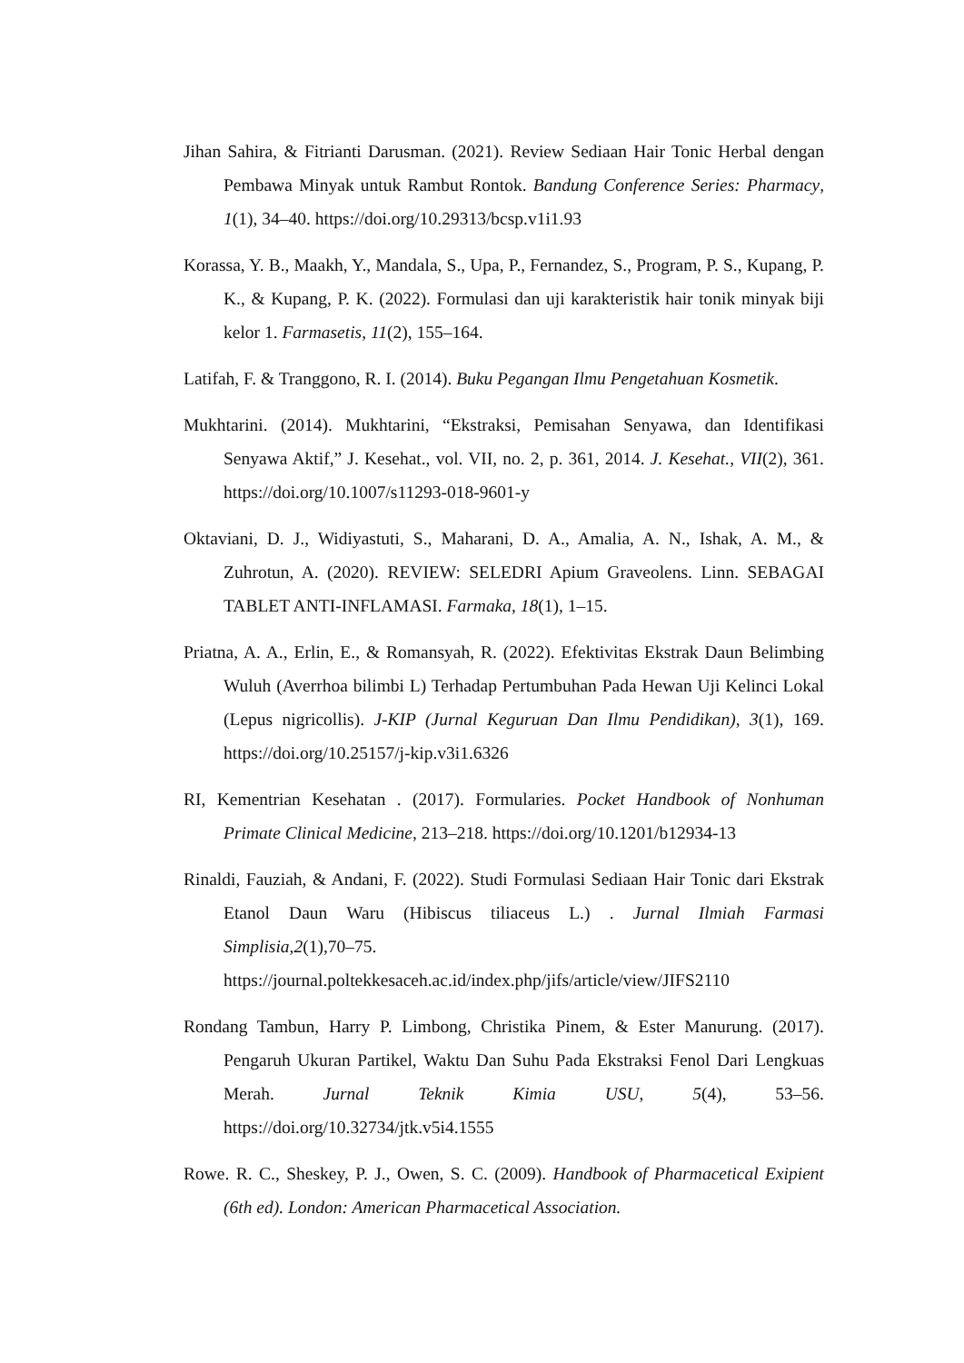Jihan Sahira, & Fitrianti Darusman. (2021). Review Sediaan Hair Tonic Herbal dengan Pembawa Minyak untuk Rambut Rontok. Bandung Conference Series: Pharmacy, 1(1), 34–40. https://doi.org/10.29313/bcsp.v1i1.93
Korassa, Y. B., Maakh, Y., Mandala, S., Upa, P., Fernandez, S., Program, P. S., Kupang, P. K., & Kupang, P. K. (2022). Formulasi dan uji karakteristik hair tonik minyak biji kelor 1. Farmasetis, 11(2), 155–164.
Latifah, F. & Tranggono, R. I. (2014). Buku Pegangan Ilmu Pengetahuan Kosmetik.
Mukhtarini. (2014). Mukhtarini, “Ekstraksi, Pemisahan Senyawa, dan Identifikasi Senyawa Aktif,” J. Kesehat., vol. VII, no. 2, p. 361, 2014. J. Kesehat., VII(2), 361. https://doi.org/10.1007/s11293-018-9601-y
Oktaviani, D. J., Widiyastuti, S., Maharani, D. A., Amalia, A. N., Ishak, A. M., & Zuhrotun, A. (2020). REVIEW: SELEDRI Apium Graveolens. Linn. SEBAGAI TABLET ANTI-INFLAMASI. Farmaka, 18(1), 1–15.
Priatna, A. A., Erlin, E., & Romansyah, R. (2022). Efektivitas Ekstrak Daun Belimbing Wuluh (Averrhoa bilimbi L) Terhadap Pertumbuhan Pada Hewan Uji Kelinci Lokal (Lepus nigricollis). J-KIP (Jurnal Keguruan Dan Ilmu Pendidikan), 3(1), 169. https://doi.org/10.25157/j-kip.v3i1.6326
RI, Kementrian Kesehatan . (2017). Formularies. Pocket Handbook of Nonhuman Primate Clinical Medicine, 213–218. https://doi.org/10.1201/b12934-13
Rinaldi, Fauziah, & Andani, F. (2022). Studi Formulasi Sediaan Hair Tonic dari Ekstrak Etanol Daun Waru (Hibiscus tiliaceus L.) . Jurnal Ilmiah Farmasi Simplisia,2(1),70–75. https://journal.poltekkesaceh.ac.id/index.php/jifs/article/view/JIFS2110
Rondang Tambun, Harry P. Limbong, Christika Pinem, & Ester Manurung. (2017). Pengaruh Ukuran Partikel, Waktu Dan Suhu Pada Ekstraksi Fenol Dari Lengkuas Merah. Jurnal Teknik Kimia USU, 5(4), 53–56. https://doi.org/10.32734/jtk.v5i4.1555
Rowe. R. C., Sheskey, P. J., Owen, S. C. (2009). Handbook of Pharmacetical Exipient (6th ed). London: American Pharmacetical Association.